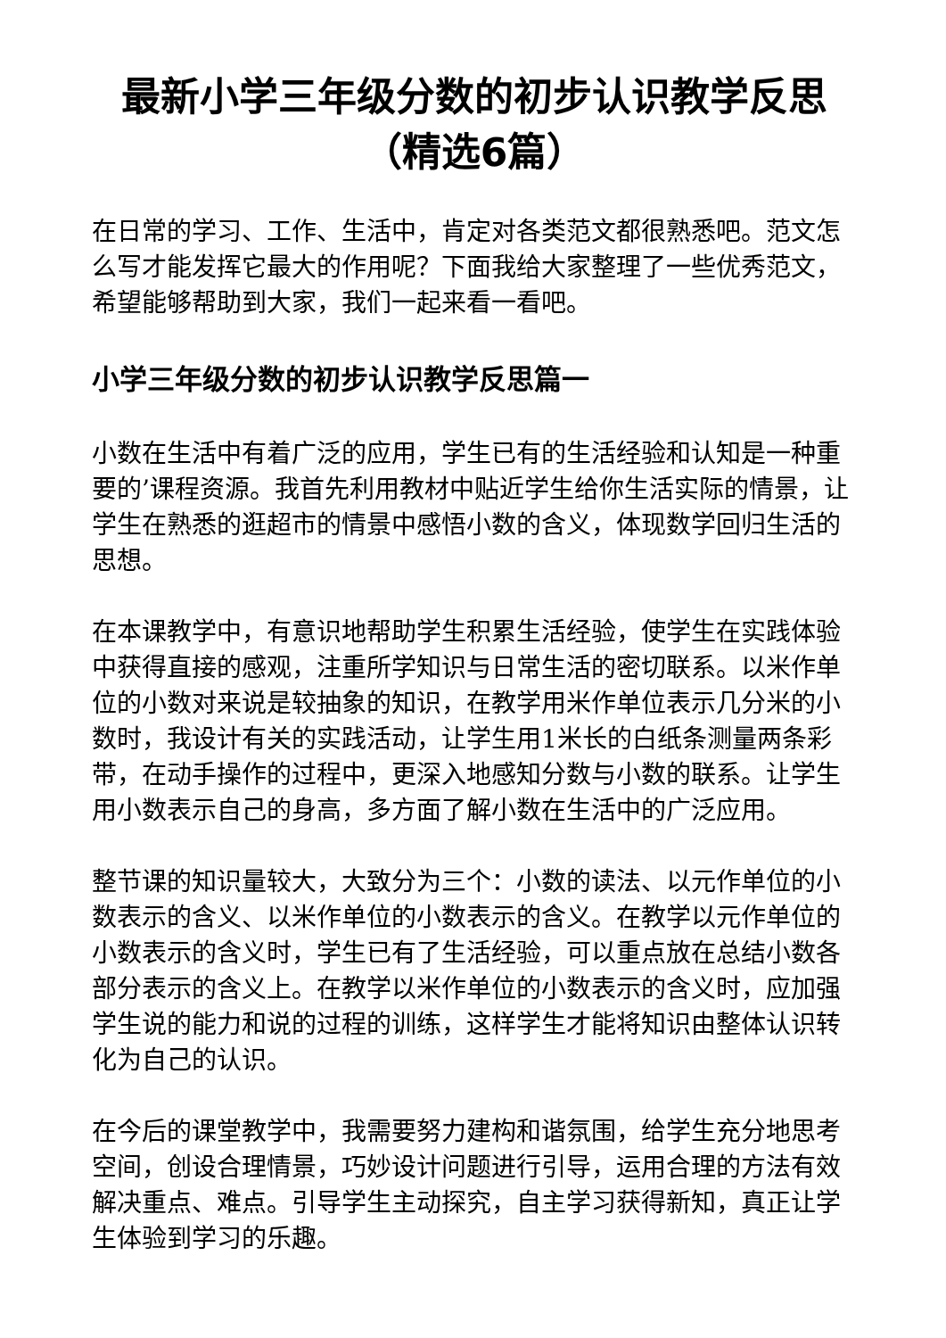最新小学三年级分数的初步认识教学反思（精选6篇）
在日常的学习、工作、生活中，肯定对各类范文都很熟悉吧。范文怎么写才能发挥它最大的作用呢？下面我给大家整理了一些优秀范文，希望能够帮助到大家，我们一起来看一看吧。
小学三年级分数的初步认识教学反思篇一
小数在生活中有着广泛的应用，学生已有的生活经验和认知是一种重要的’课程资源。我首先利用教材中贴近学生给你生活实际的情景，让学生在熟悉的逛超市的情景中感悟小数的含义，体现数学回归生活的思想。
在本课教学中，有意识地帮助学生积累生活经验，使学生在实践体验中获得直接的感观，注重所学知识与日常生活的密切联系。以米作单位的小数对来说是较抽象的知识，在教学用米作单位表示几分米的小数时，我设计有关的实践活动，让学生用1米长的白纸条测量两条彩带，在动手操作的过程中，更深入地感知分数与小数的联系。让学生用小数表示自己的身高，多方面了解小数在生活中的广泛应用。
整节课的知识量较大，大致分为三个：小数的读法、以元作单位的小数表示的含义、以米作单位的小数表示的含义。在教学以元作单位的小数表示的含义时，学生已有了生活经验，可以重点放在总结小数各部分表示的含义上。在教学以米作单位的小数表示的含义时，应加强学生说的能力和说的过程的训练，这样学生才能将知识由整体认识转化为自己的认识。
在今后的课堂教学中，我需要努力建构和谐氛围，给学生充分地思考空间，创设合理情景，巧妙设计问题进行引导，运用合理的方法有效解决重点、难点。引导学生主动探究，自主学习获得新知，真正让学生体验到学习的乐趣。